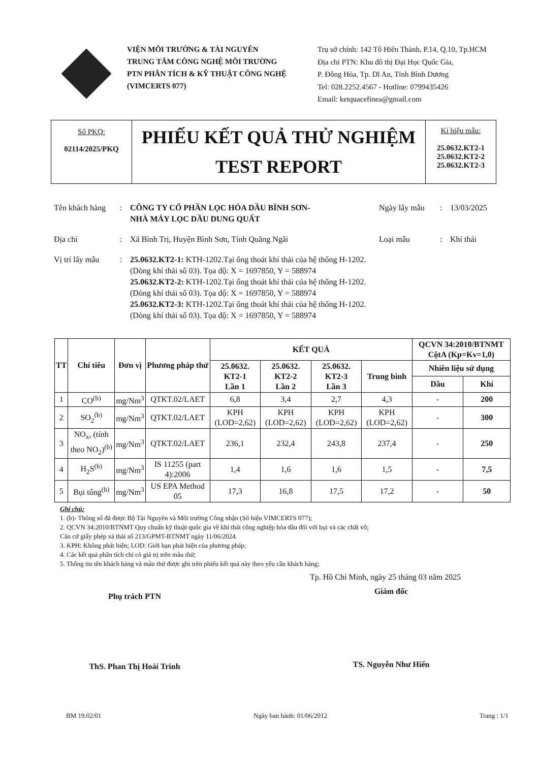VIỆN MÔI TRƯỜNG & TÀI NGUYÊN
TRUNG TÂM CÔNG NGHỆ MÔI TRƯỜNG
PTN PHÂN TÍCH & KỸ THUẬT CÔNG NGHỆ
(VIMCERTS 077)
Trụ sở chính: 142 Tô Hiến Thành, P.14, Q.10, Tp.HCM
Địa chỉ PTN: Khu đô thị Đại Học Quốc Gia,
P. Đông Hòa, Tp. Dĩ An, Tỉnh Bình Dương
Tel: 028.2252.4567 - Hotline: 0799435426
Email: ketquacefinea@gmail.com
Số PKQ:
02114/2025/PKQ
PHIẾU KẾT QUẢ THỬ NGHIỆM
TEST REPORT
Kí hiệu mẫu:
25.0632.KT2-1
25.0632.KT2-2
25.0632.KT2-3
Tên khách hàng: CÔNG TY CỔ PHẦN LỌC HÓA DẦU BÌNH SƠN-
NHÀ MÁY LỌC DẦU DUNG QUẤT Ngày lấy mẫu: 13/03/2025
Địa chỉ: Xã Bình Trị, Huyện Bình Sơn, Tỉnh Quãng Ngãi Loại mẫu: Khí thải
Vị trí lấy mẫu: 25.0632.KT2-1: KTH-1202.Tại ống thoát khí thải của hệ thống H-1202.
(Dòng khí thải số 03). Tọa độ: X = 1697850, Y = 588974
25.0632.KT2-2: KTH-1202.Tại ống thoát khí thải của hệ thống H-1202.
(Dòng khí thải số 03). Tọa độ: X = 1697850, Y = 588974
25.0632.KT2-3: KTH-1202.Tại ống thoát khí thải của hệ thống H-1202.
(Dòng khí thải số 03). Tọa độ: X = 1697850, Y = 588974
| TT | Chỉ tiêu | Đơn vị | Phương pháp thử | KẾT QUẢ | | | | QCVN 34:2010/BTNMT CộtA (Kp=Kv=1,0) | |
| --- | --- | --- | --- | --- | --- | --- | --- | --- | --- |
| | | | | 25.0632. KT2-1 Lần 1 | 25.0632. KT2-2 Lần 2 | 25.0632. KT2-3 Lần 3 | Trung bình | Nhiên liệu sử dụng | |
| | | | | | | | | Dầu | Khí |
| 1 | CO<sup>(b)</sup> | mg/Nm<sup>3</sup> | QTKT.02/LAET | 6,8 | 3,4 | 2,7 | 4,3 | - | 200 |
| 2 | SO<sub>2</sub><sup>(b)</sup> | mg/Nm<sup>3</sup> | QTKT.02/LAET | KPH (LOD=2,62) | KPH (LOD=2,62) | KPH (LOD=2,62) | KPH (LOD=2,62) | - | 300 |
| 3 | NO<sub>x</sub>, (tính theo NO<sub>2</sub>)<sup>(b)</sup> | mg/Nm<sup>3</sup> | QTKT.02/LAET | 236,1 | 232,4 | 243,8 | 237,4 | - | 250 |
| 4 | H<sub>2</sub>S<sup>(b)</sup> | mg/Nm<sup>3</sup> | IS 11255 (part 4):2006 | 1,4 | 1,6 | 1,6 | 1,5 | - | 7,5 |
| 5 | Bụi tổng<sup>(b)</sup> | mg/Nm<sup>3</sup> | US EPA Method 05 | 17,3 | 16,8 | 17,5 | 17,2 | - | 50 |
Ghi chú:
1. (b)- Thông số đã được Bộ Tài Nguyên và Môi trường Công nhận (Số hiệu VIMCERTS 077);
2. QCVN 34:2010/BTNMT Quy chuẩn kỹ thuật quốc gia về khí thải công nghiệp hóa dầu đối với bụi và các chất vô;
Căn cứ giấy phép xả thải số 213/GPMT-BTNMT ngày 11/06/2024.
3. KPH: Không phát hiện; LOD: Giới hạn phát hiện của phương pháp;
4. Các kết quả phân tích chỉ có giá trị trên mẫu thử;
5. Thông tin tên khách hàng và mẫu thử được ghi trên phiếu kết quả này theo yêu cầu khách hàng;
Tp. Hồ Chí Minh, ngày 25 tháng 03 năm 2025
Phụ trách PTN
ThS. Phan Thị Hoài Trinh
Giám đốc
TS. Nguyễn Như Hiển
BM 19.02/01 Ngày ban hành: 01/06/2012 Trang : 1/1